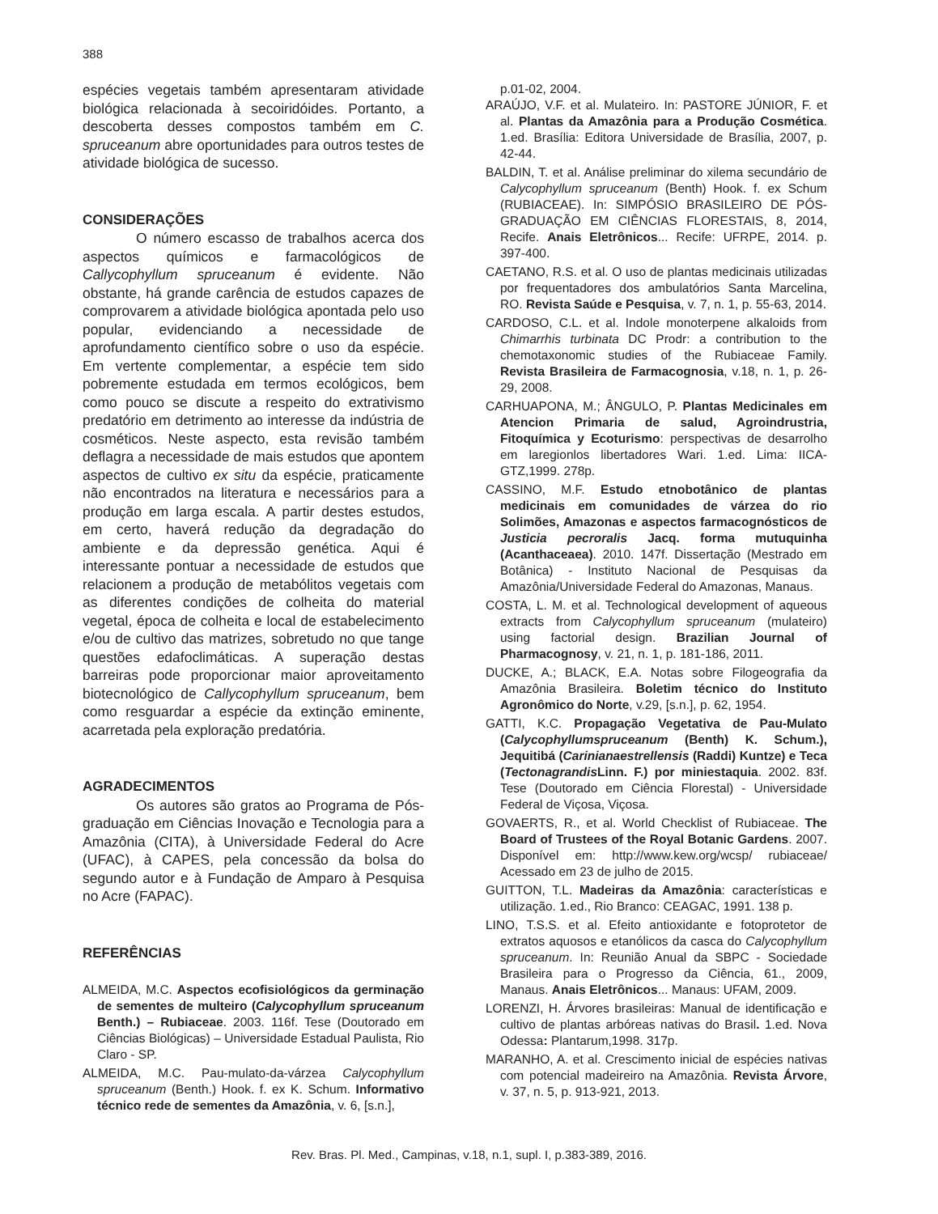388
espécies vegetais também apresentaram atividade biológica relacionada à secoiridóides. Portanto, a descoberta desses compostos também em C. spruceanum abre oportunidades para outros testes de atividade biológica de sucesso.
CONSIDERAÇÕES
O número escasso de trabalhos acerca dos aspectos químicos e farmacológicos de Callycophyllum spruceanum é evidente. Não obstante, há grande carência de estudos capazes de comprovarem a atividade biológica apontada pelo uso popular, evidenciando a necessidade de aprofundamento científico sobre o uso da espécie. Em vertente complementar, a espécie tem sido pobremente estudada em termos ecológicos, bem como pouco se discute a respeito do extrativismo predatório em detrimento ao interesse da indústria de cosméticos. Neste aspecto, esta revisão também deflagra a necessidade de mais estudos que apontem aspectos de cultivo ex situ da espécie, praticamente não encontrados na literatura e necessários para a produção em larga escala. A partir destes estudos, em certo, haverá redução da degradação do ambiente e da depressão genética. Aqui é interessante pontuar a necessidade de estudos que relacionem a produção de metabólitos vegetais com as diferentes condições de colheita do material vegetal, época de colheita e local de estabelecimento e/ou de cultivo das matrizes, sobretudo no que tange questões edafoclimáticas. A superação destas barreiras pode proporcionar maior aproveitamento biotecnológico de Callycophyllum spruceanum, bem como resguardar a espécie da extinção eminente, acarretada pela exploração predatória.
AGRADECIMENTOS
Os autores são gratos ao Programa de Pós-graduação em Ciências Inovação e Tecnologia para a Amazônia (CITA), à Universidade Federal do Acre (UFAC), à CAPES, pela concessão da bolsa do segundo autor e à Fundação de Amparo à Pesquisa no Acre (FAPAC).
REFERÊNCIAS
ALMEIDA, M.C. Aspectos ecofisiológicos da germinação de sementes de multeiro (Calycophyllum spruceanum Benth.) – Rubiaceae. 2003. 116f. Tese (Doutorado em Ciências Biológicas) – Universidade Estadual Paulista, Rio Claro - SP.
ALMEIDA, M.C. Pau-mulato-da-várzea Calycophyllum spruceanum (Benth.) Hook. f. ex K. Schum. Informativo técnico rede de sementes da Amazônia, v. 6, [s.n.],
p.01-02, 2004.
ARAÚJO, V.F. et al. Mulateiro. In: PASTORE JÚNIOR, F. et al. Plantas da Amazônia para a Produção Cosmética. 1.ed. Brasília: Editora Universidade de Brasília, 2007, p. 42-44.
BALDIN, T. et al. Análise preliminar do xilema secundário de Calycophyllum spruceanum (Benth) Hook. f. ex Schum (RUBIACEAE). In: SIMPÓSIO BRASILEIRO DE PÓS-GRADUAÇÃO EM CIÊNCIAS FLORESTAIS, 8, 2014, Recife. Anais Eletrônicos... Recife: UFRPE, 2014. p. 397-400.
CAETANO, R.S. et al. O uso de plantas medicinais utilizadas por frequentadores dos ambulatórios Santa Marcelina, RO. Revista Saúde e Pesquisa, v. 7, n. 1, p. 55-63, 2014.
CARDOSO, C.L. et al. Indole monoterpene alkaloids from Chimarrhis turbinata DC Prodr: a contribution to the chemotaxonomic studies of the Rubiaceae Family. Revista Brasileira de Farmacognosia, v.18, n. 1, p. 26-29, 2008.
CARHUAPONA, M.; ÂNGULO, P. Plantas Medicinales em Atencion Primaria de salud, Agroindrustria, Fitoquímica y Ecoturismo: perspectivas de desarrolho em laregionlos libertadores Wari. 1.ed. Lima: IICA-GTZ,1999. 278p.
CASSINO, M.F. Estudo etnobotânico de plantas medicinais em comunidades de várzea do rio Solimões, Amazonas e aspectos farmacognósticos de Justicia pecroralis Jacq. forma mutuquinha (Acanthaceaea). 2010. 147f. Dissertação (Mestrado em Botânica) - Instituto Nacional de Pesquisas da Amazônia/Universidade Federal do Amazonas, Manaus.
COSTA, L. M. et al. Technological development of aqueous extracts from Calycophyllum spruceanum (mulateiro) using factorial design. Brazilian Journal of Pharmacognosy, v. 21, n. 1, p. 181-186, 2011.
DUCKE, A.; BLACK, E.A. Notas sobre Filogeografia da Amazônia Brasileira. Boletim técnico do Instituto Agronômico do Norte, v.29, [s.n.], p. 62, 1954.
GATTI, K.C. Propagação Vegetativa de Pau-Mulato (Calycophyllumspruceanum (Benth) K. Schum.), Jequitibá (Carinianaestrellensis (Raddi) Kuntze) e Teca (Tectonagrandis Linn. F.) por miniestaquia. 2002. 83f. Tese (Doutorado em Ciência Florestal) - Universidade Federal de Viçosa, Viçosa.
GOVAERTS, R., et al. World Checklist of Rubiaceae. The Board of Trustees of the Royal Botanic Gardens. 2007. Disponível em: http://www.kew.org/wcsp/ rubiaceae/ Acessado em 23 de julho de 2015.
GUITTON, T.L. Madeiras da Amazônia: características e utilização. 1.ed., Rio Branco: CEAGAC, 1991. 138 p.
LINO, T.S.S. et al. Efeito antioxidante e fotoprotetor de extratos aquosos e etanólicos da casca do Calycophyllum spruceanum. In: Reunião Anual da SBPC - Sociedade Brasileira para o Progresso da Ciência, 61., 2009, Manaus. Anais Eletrônicos... Manaus: UFAM, 2009.
LORENZI, H. Árvores brasileiras: Manual de identificação e cultivo de plantas arbóreas nativas do Brasil. 1.ed. Nova Odessa: Plantarum,1998. 317p.
MARANHO, A. et al. Crescimento inicial de espécies nativas com potencial madeireiro na Amazônia. Revista Árvore, v. 37, n. 5, p. 913-921, 2013.
Rev. Bras. Pl. Med., Campinas, v.18, n.1, supl. I, p.383-389, 2016.